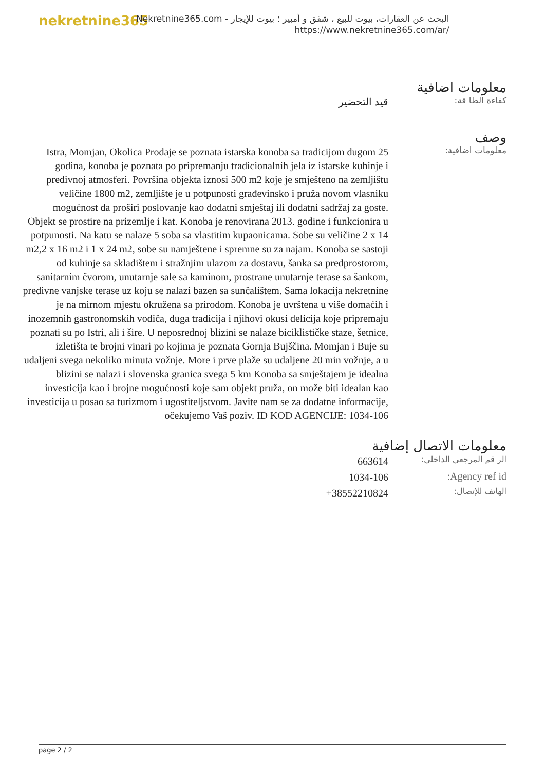nekretnine365
البحث عن العقارات، بيوت للبيع ، شقق و أمبير ؛ بيوت للإيجار - Nekretnine365.com
https://www.nekretnine365.com/ar/
معلومات اضافية
كفاءة الطا قة:
قيد التحضير
وصف
معلومات اضافية:
Istra, Momjan, Okolica Prodaje se poznata istarska konoba sa tradicijom dugom 25 godina, konoba je poznata po pripremanju tradicionalnih jela iz istarske kuhinje i predivnoj atmosferi. Površina objekta iznosi 500 m2 koje je smješteno na zemljištu veličine 1800 m2, zemljište je u potpunosti građevinsko i pruža novom vlasniku mogućnost da proširi poslovanje kao dodatni smještaj ili dodatni sadržaj za goste. Objekt se prostire na prizemlje i kat. Konoba je renovirana 2013. godine i funkcionira u potpunosti. Na katu se nalaze 5 soba sa vlastitim kupaonicama. Sobe su veličine 2 x 14 m2,2 x 16 m2 i 1 x 24 m2, sobe su namještene i spremne su za najam. Konoba se sastoji od kuhinje sa skladištem i stražnjim ulazom za dostavu, šanka sa predprostorom, sanitarnim čvorom, unutarnje sale sa kaminom, prostrane unutarnje terase sa šankom, predivne vanjske terase uz koju se nalazi bazen sa sunčalištem. Sama lokacija nekretnine je na mirnom mjestu okružena sa prirodom. Konoba je uvrštena u više domaćih i inozemnih gastronomskih vodiča, duga tradicija i njihovi okusi delicija koje pripremaju poznati su po Istri, ali i šire. U neposrednoj blizini se nalaze biciklističke staze, šetnice, izletišta te brojni vinari po kojima je poznata Gornja Bujščina. Momjan i Buje su udaljeni svega nekoliko minuta vožnje. More i prve plaže su udaljene 20 min vožnje, a u blizini se nalazi i slovenska granica svega 5 km Konoba sa smještajem je idealna investicija kao i brojne mogućnosti koje sam objekt pruža, on može biti idealan kao investicija u posao sa turizmom i ugostiteljstvom. Javite nam se za dodatne informacije, očekujemo Vaš poziv. ID KOD AGENCIJE: 1034-106
معلومات الاتصال إضافية
| الر قم المرجعي الداخلي: | 663614 |
| Agency ref id: | 1034-106 |
| الهاتف للإتصال: | +38552210824 |
page 2 / 2